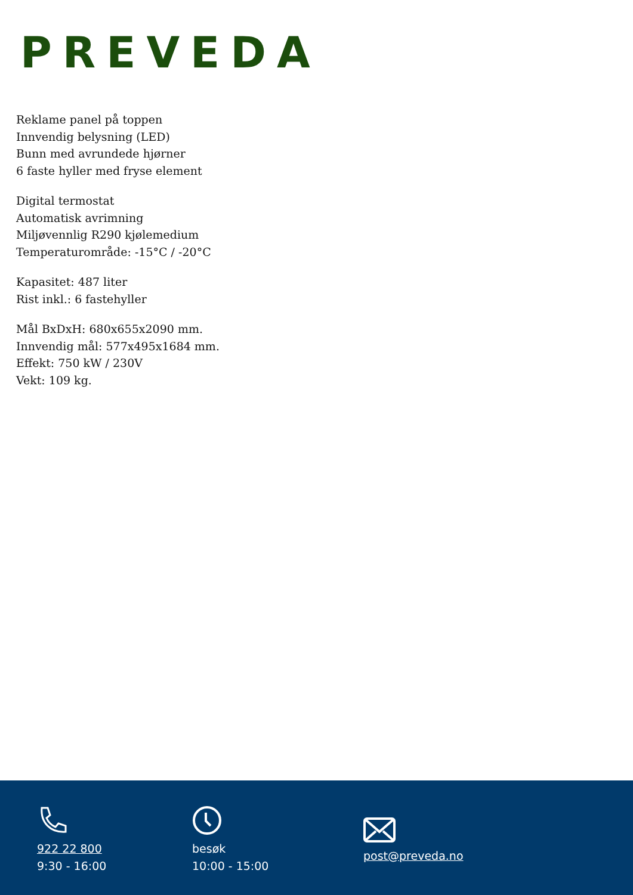PREVEDA
Reklame panel på toppen
Innvendig belysning (LED)
Bunn med avrundede hjørner
6 faste hyller med fryse element
Digital termostat
Automatisk avrimning
Miljøvennlig R290 kjølemedium
Temperaturområde: -15°C / -20°C
Kapasitet: 487 liter
Rist inkl.: 6 fastehyller
Mål BxDxH: 680x655x2090 mm.
Innvendig mål: 577x495x1684 mm.
Effekt: 750 kW / 230V
Vekt: 109 kg.
922 22 800
9:30 - 16:00
besøk
10:00 - 15:00
post@preveda.no